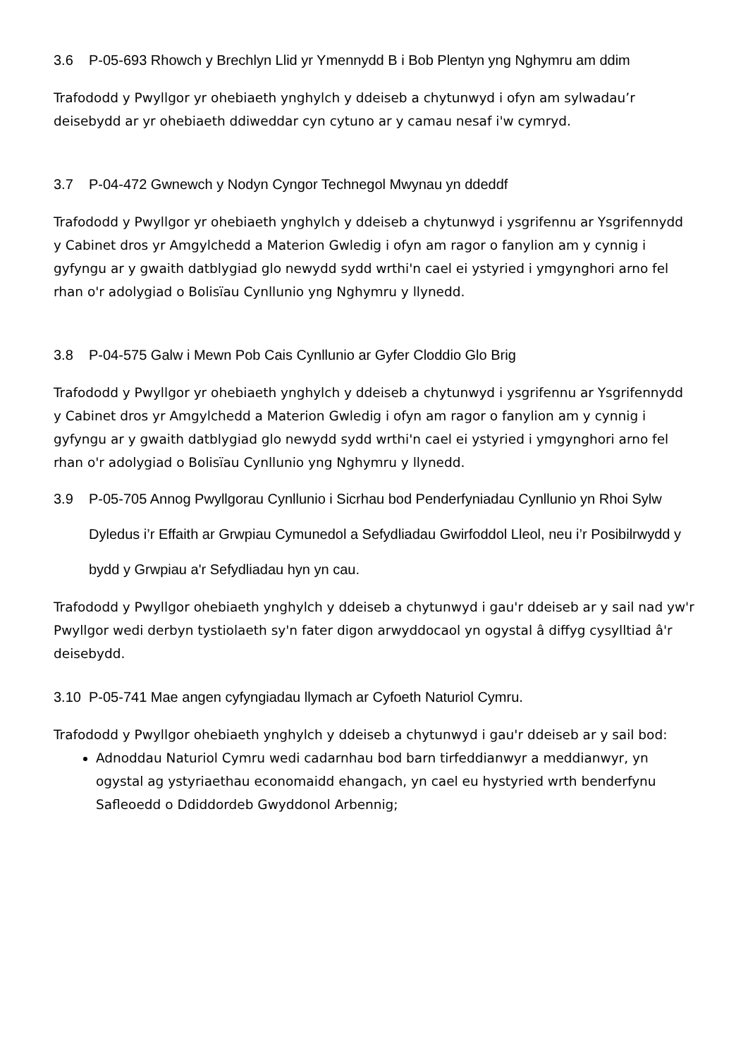3.6 P-05-693 Rhowch y Brechlyn Llid yr Ymennydd B i Bob Plentyn yng Nghymru am ddim
Trafododd y Pwyllgor yr ohebiaeth ynghylch y ddeiseb a chytunwyd i ofyn am sylwadau’r deisebydd ar yr ohebiaeth ddiweddar cyn cytuno ar y camau nesaf i'w cymryd.
3.7 P-04-472 Gwnewch y Nodyn Cyngor Technegol Mwynau yn ddeddf
Trafododd y Pwyllgor yr ohebiaeth ynghylch y ddeiseb a chytunwyd i ysgrifennu ar Ysgrifennydd y Cabinet dros yr Amgylchedd a Materion Gwledig i ofyn am ragor o fanylion am y cynnig i gyfyngu ar y gwaith datblygiad glo newydd sydd wrthi'n cael ei ystyried i ymgynghori arno fel rhan o'r adolygiad o Bolisïau Cynllunio yng Nghymru y llynedd.
3.8 P-04-575 Galw i Mewn Pob Cais Cynllunio ar Gyfer Cloddio Glo Brig
Trafododd y Pwyllgor yr ohebiaeth ynghylch y ddeiseb a chytunwyd i ysgrifennu ar Ysgrifennydd y Cabinet dros yr Amgylchedd a Materion Gwledig i ofyn am ragor o fanylion am y cynnig i gyfyngu ar y gwaith datblygiad glo newydd sydd wrthi'n cael ei ystyried i ymgynghori arno fel rhan o'r adolygiad o Bolisïau Cynllunio yng Nghymru y llynedd.
3.9 P-05-705 Annog Pwyllgorau Cynllunio i Sicrhau bod Penderfyniadau Cynllunio yn Rhoi Sylw Dyledus i’r Effaith ar Grwpiau Cymunedol a Sefydliadau Gwirfoddol Lleol, neu i’r Posibilrwydd y bydd y Grwpiau a'r Sefydliadau hyn yn cau.
Trafododd y Pwyllgor ohebiaeth ynghylch y ddeiseb a chytunwyd i gau'r ddeiseb ar y sail nad yw'r Pwyllgor wedi derbyn tystiolaeth sy'n fater digon arwyddocaol yn ogystal â diffyg cysylltiad â'r deisebydd.
3.10 P-05-741 Mae angen cyfyngiadau llymach ar Cyfoeth Naturiol Cymru.
Trafododd y Pwyllgor ohebiaeth ynghylch y ddeiseb a chytunwyd i gau'r ddeiseb ar y sail bod:
Adnoddau Naturiol Cymru wedi cadarnhau bod barn tirfeddianwyr a meddianwyr, yn ogystal ag ystyriaethau economaidd ehangach, yn cael eu hystyried wrth benderfynu Safleoedd o Ddiddordeb Gwyddonol Arbennig;